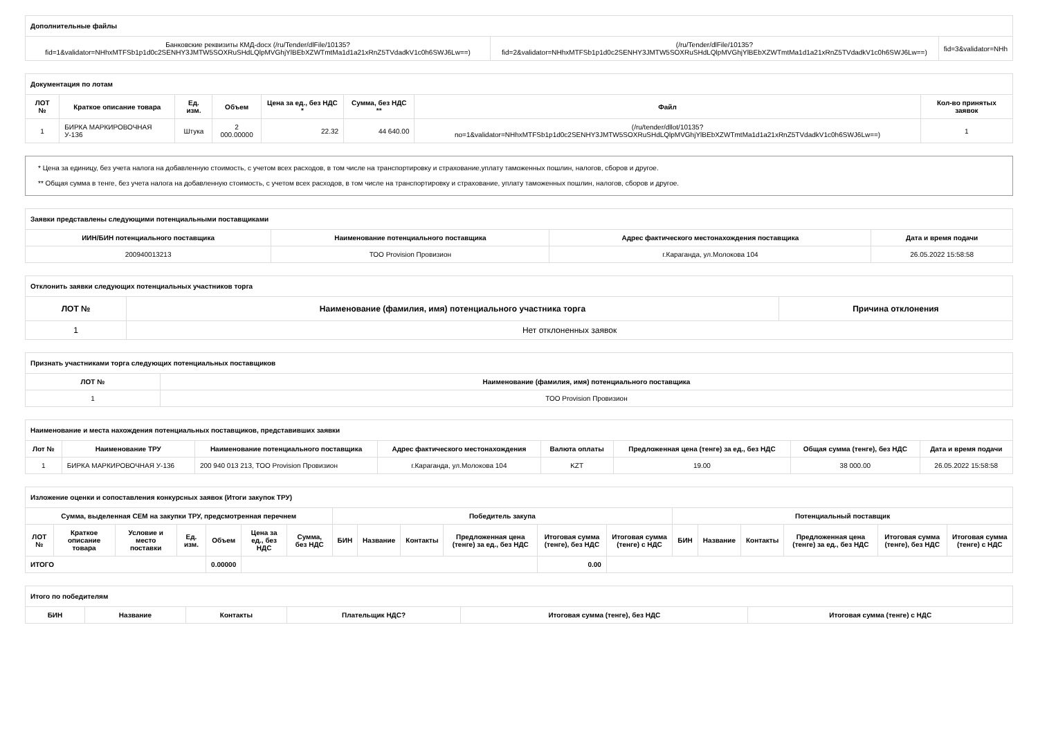| Дополнительные файлы | | |
| Банковские реквизиты КМД-docx (/ru/Tender/dlFile/10135? fid=1&validator=NHhxMTFSb1p1d0c2SENHY3JMTW5SOXRuSHdLQlpMVGhjYlBEbXZWTmtMa1d1a21xRnZ5TVdadkV1c0h6SWJ6Lw==) | (/ru/Tender/dlFile/10135? fid=2&validator=NHhxMTFSb1p1d0c2SENHY3JMTW5SOXRuSHdLQlpMVGhjYlBEbXZWTmtMa1d1a21xRnZ5TVdadkV1c0h6SWJ6Lw==) | fid=3&validator=NHh |
| Документация по лотам | | | | | | | |
| ЛОТ № | Краткое описание товара | Ед. изм. | Объем | Цена за ед., без НДС * | Сумма, без НДС ** | Файл | Кол-во принятых заявок |
| 1 | БИРКА МАРКИРОВОЧНАЯ У-136 | Штука | 2 000.00000 | 22.32 | 44 640.00 | (/ru/tender/dllot/10135? no=1&validator=NHhxMTFSb1p1d0c2SENHY3JMTW5SOXRuSHdLQlpMVGhjYlBEbXZWTmtMa1d1a21xRnZ5TVdadkV1c0h6SWJ6Lw==) | 1 |
* Цена за единицу, без учета налога на добавленную стоимость, с учетом всех расходов, в том числе на транспортировку и страхование,уплату таможенных пошлин, налогов, сборов и другое.
** Общая сумма в тенге, без учета налога на добавленную стоимость, с учетом всех расходов, в том числе на транспортировку и страхование, уплату таможенных пошлин, налогов, сборов и другое.
| Заявки представлены следующими потенциальными поставщиками | | | |
| ИИН/БИН потенциального поставщика | Наименование потенциального поставщика | Адрес фактического местонахождения поставщика | Дата и время подачи |
| 200940013213 | ТОО Provision Провизион | г.Караганда, ул.Молокова 104 | 26.05.2022 15:58:58 |
| Отклонить заявки следующих потенциальных участников торга | | |
| ЛОТ № | Наименование (фамилия, имя) потенциального участника торга | Причина отклонения |
| 1 | Нет отклоненных заявок | |
| Признать участниками торга следующих потенциальных поставщиков | |
| ЛОТ № | Наименование (фамилия, имя) потенциального поставщика |
| 1 | ТОО Provision Провизион |
| Наименование и места нахождения потенциальных поставщиков, представивших заявки | | | | | | | |
| Лот № | Наименование ТРУ | Наименование потенциального поставщика | Адрес фактического местонахождения | Валюта оплаты | Предложенная цена (тенге) за ед., без НДС | Общая сумма (тенге), без НДС | Дата и время подачи |
| 1 | БИРКА МАРКИРОВОЧНАЯ У-136 | 200 940 013 213, ТОО Provision Провизион | г.Караганда, ул.Молокова 104 | KZT | 19.00 | 38 000.00 | 26.05.2022 15:58:58 |
| Изложение оценки и сопоставления конкурсных заявок (Итоги закупок ТРУ) | | | | | | | | | | | | | | | | | | |
| Сумма, выделенная СЕМ на закупки ТРУ, предсмотренная перечнем | | | | | | | Победитель закупа | | | | | | Потенциальный поставщик | | | | | |
| ЛОТ № | Краткое описание товара | Условие и место поставки | Ед. изм. | Объем | Цена за ед., без НДС | Сумма, без НДС | БИН | Название | Контакты | Предложенная цена (тенге) за ед., без НДС | Итоговая сумма (тенге), без НДС | Итоговая сумма (тенге) с НДС | БИН | Название | Контакты | Предложенная цена (тенге) за ед., без НДС | Итоговая сумма (тенге), без НДС | Итоговая сумма (тенге) с НДС |
| ИТОГО | | | | 0.00000 | | | | | | | 0.00 | | | | | | | |
| Итого по победителям | | | | | |
| БИН | Название | Контакты | Плательщик НДС? | Итоговая сумма (тенге), без НДС | Итоговая сумма (тенге) с НДС |